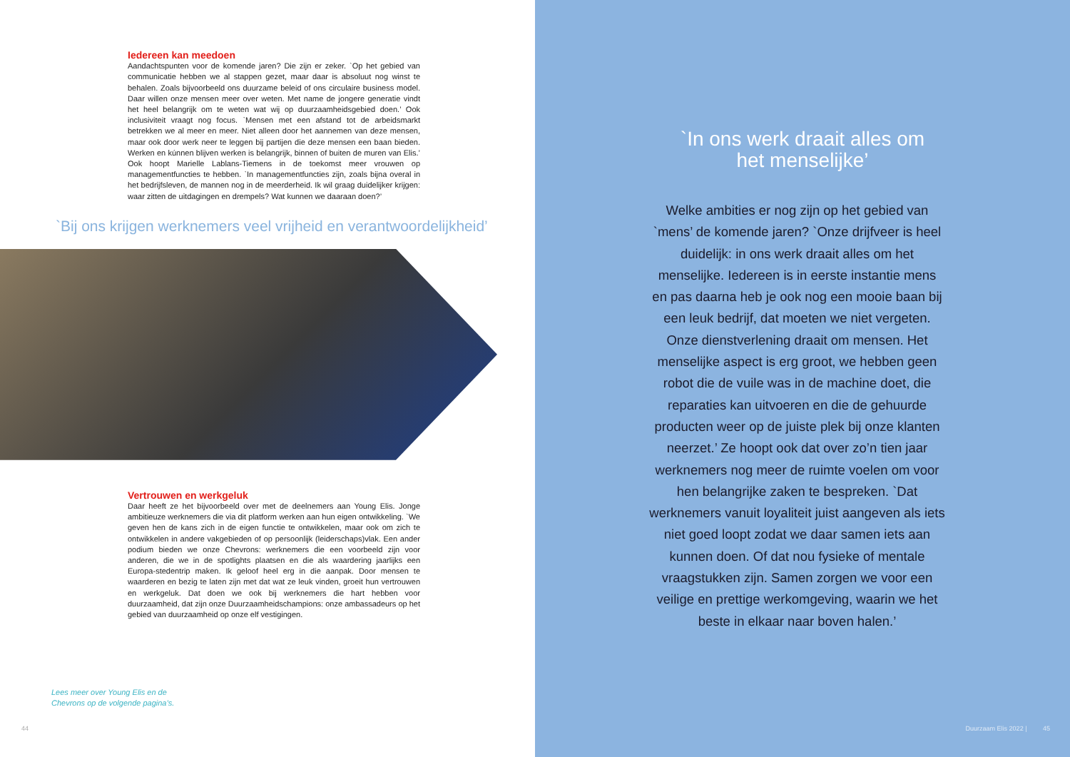Iedereen kan meedoen
Aandachtspunten voor de komende jaren? Die zijn er zeker. `Op het gebied van communicatie hebben we al stappen gezet, maar daar is absoluut nog winst te behalen. Zoals bijvoorbeeld ons duurzame beleid of ons circulaire business model. Daar willen onze mensen meer over weten. Met name de jongere generatie vindt het heel belangrijk om te weten wat wij op duurzaamheidsgebied doen.’ Ook inclusiviteit vraagt nog focus. `Mensen met een afstand tot de arbeidsmarkt betrekken we al meer en meer. Niet alleen door het aannemen van deze mensen, maar ook door werk neer te leggen bij partijen die deze mensen een baan bieden. Werken en kúnnen blijven werken is belangrijk, binnen of buiten de muren van Elis.’ Ook hoopt Marielle Lablans-Tiemens in de toekomst meer vrouwen op managementfuncties te hebben. `In managementfuncties zijn, zoals bijna overal in het bedrijfsleven, de mannen nog in de meerderheid. Ik wil graag duidelijker krijgen: waar zitten de uitdagingen en drempels? Wat kunnen we daaraan doen?’
`Bij ons krijgen werknemers veel vrijheid en verantwoordelijkheid’
Vertrouwen en werkgeluk
Daar heeft ze het bijvoorbeeld over met de deelnemers aan Young Elis. Jonge ambitieuze werknemers die via dit platform werken aan hun eigen ontwikkeling. `We geven hen de kans zich in de eigen functie te ontwikkelen, maar ook om zich te ontwikkelen in andere vakgebieden of op persoonlijk (leiderschaps)vlak. Een ander podium bieden we onze Chevrons: werknemers die een voorbeeld zijn voor anderen, die we in de spotlights plaatsen en die als waardering jaarlijks een Europa-stedentrip maken. Ik geloof heel erg in die aanpak. Door mensen te waarderen en bezig te laten zijn met dat wat ze leuk vinden, groeit hun vertrouwen en werkgeluk. Dat doen we ook bij werknemers die hart hebben voor duurzaamheid, dat zijn onze Duurzaamheidschampions: onze ambassadeurs op het gebied van duurzaamheid op onze elf vestigingen.
Lees meer over Young Elis en de
Chevrons op de volgende pagina’s.
44
`In ons werk draait alles om
het menselijke’
Welke ambities er nog zijn op het gebied van `mens’ de komende jaren? `Onze drijfveer is heel duidelijk: in ons werk draait alles om het menselijke. Iedereen is in eerste instantie mens en pas daarna heb je ook nog een mooie baan bij een leuk bedrijf, dat moeten we niet vergeten. Onze dienstverlening draait om mensen. Het menselijke aspect is erg groot, we hebben geen robot die de vuile was in de machine doet, die reparaties kan uitvoeren en die de gehuurde producten weer op de juiste plek bij onze klanten neerzet.’ Ze hoopt ook dat over zo’n tien jaar werknemers nog meer de ruimte voelen om voor hen belangrijke zaken te bespreken. `Dat werknemers vanuit loyaliteit juist aangeven als iets niet goed loopt zodat we daar samen iets aan kunnen doen. Of dat nou fysieke of mentale vraagstukken zijn. Samen zorgen we voor een veilige en prettige werkomgeving, waarin we het beste in elkaar naar boven halen.’
Duurzaam Elis 2022 | 45